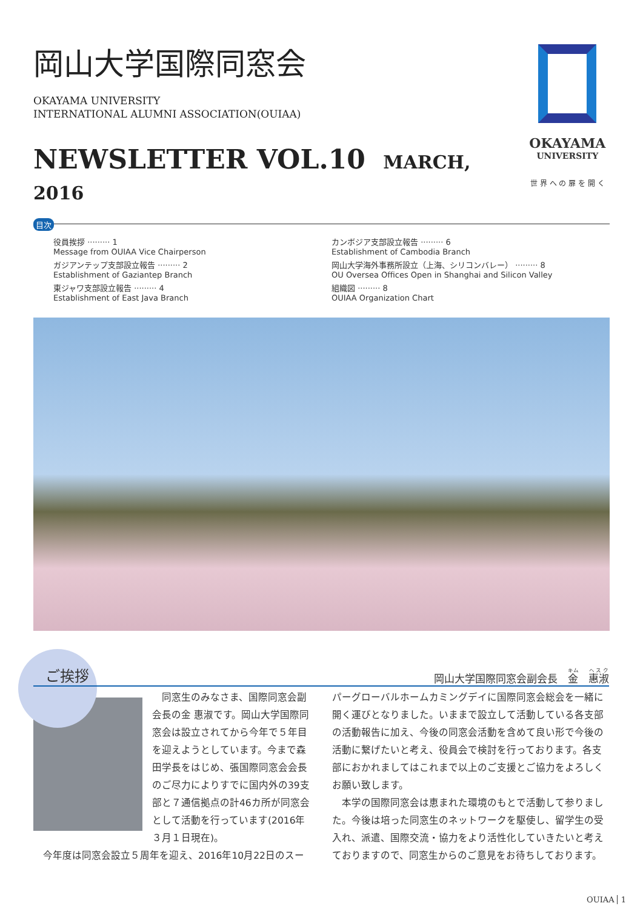岡山大学国際同窓会
OKAYAMA UNIVERSITY
INTERNATIONAL ALUMNI ASSOCIATION(OUIAA)
NEWSLETTER VOL.10 MARCH, 2016
OKAYAMA
UNIVERSITY
世 界 へ の 扉 を 開 く
目次
役員挨拶 ········· 1
Message from OUIAA Vice Chairperson
カンボジア支部設立報告 ········· 6
Establishment of Cambodia Branch
ガジアンテップ支部設立報告 ········· 2
Establishment of Gaziantep Branch
岡山大学海外事務所設立（上海、シリコンバレー） ········· 8
OU Oversea Offices Open in Shanghai and Silicon Valley
東ジャワ支部設立報告 ········· 4
Establishment of East Java Branch
組織図 ········· 8
OUIAA Organization Chart
ご挨拶 岡山大学国際同窓会副会長　金　惠淑
　同窓生のみなさま、国際同窓会副会長の金 惠淑です。岡山大学国際同窓会は設立されてから今年で５年目を迎えようとしています。今まで森田学長をはじめ、張国際同窓会会長のご尽力によりすでに国内外の39支部と７通信拠点の計46カ所が同窓会として活動を行っています(2016年３月１日現在)。
　今年度は同窓会設立５周年を迎え、2016年10月22日のスー
パーグローバルホームカミングデイに国際同窓会総会を一緒に開く運びとなりました。いままで設立して活動している各支部の活動報告に加え、今後の同窓会活動を含めて良い形で今後の活動に繋げたいと考え、役員会で検討を行っております。各支部におかれましてはこれまで以上のご支援とご協力をよろしくお願い致します。
　本学の国際同窓会は恵まれた環境のもとで活動して参りました。今後は培った同窓生のネットワークを駆使し、留学生の受入れ、派遣、国際交流・協力をより活性化していきたいと考えておりますので、同窓生からのご意見をお待ちしております。
OUIAA 1